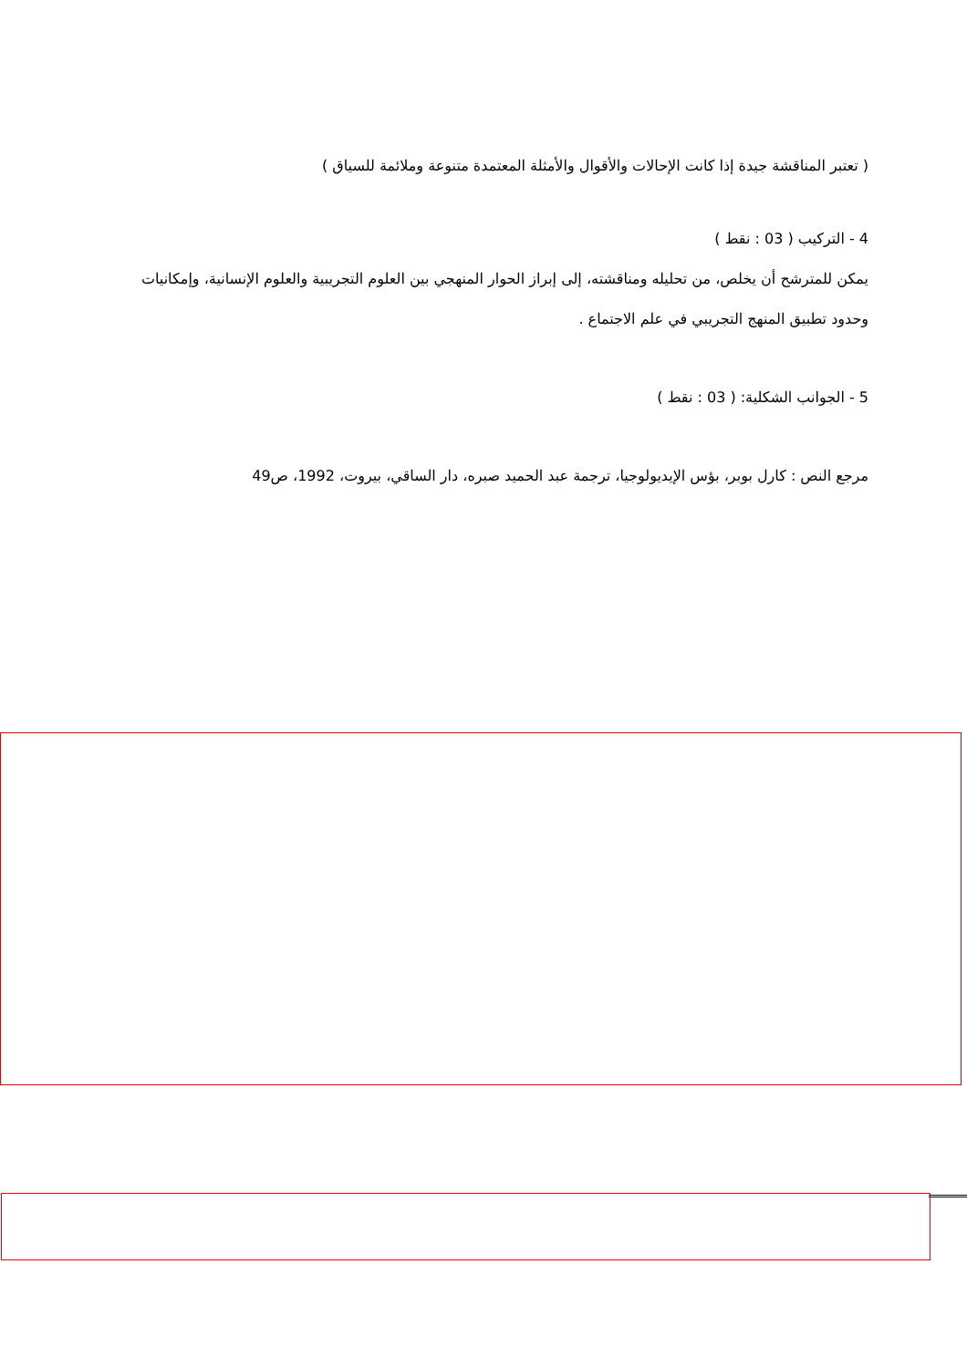( تعتبر المناقشة جيدة إذا كانت الإحالات والأقوال والأمثلة المعتمدة متنوعة وملائمة للسياق )
4 - التركيب ( 03 : نقط )
يمكن للمترشح أن يخلص، من تحليله ومناقشته، إلى إبراز الحوار المنهجي بين العلوم التجريبية والعلوم الإنسانية، وإمكانيات وحدود تطبيق المنهج التجريبي في علم الاجتماع .
5 - الجوانب الشكلية: ( 03 : نقط )
مرجع النص : كارل بوبر، بؤس الإيديولوجيا، ترجمة عبد الحميد صبره، دار الساقي، بيروت، 1992، ص49